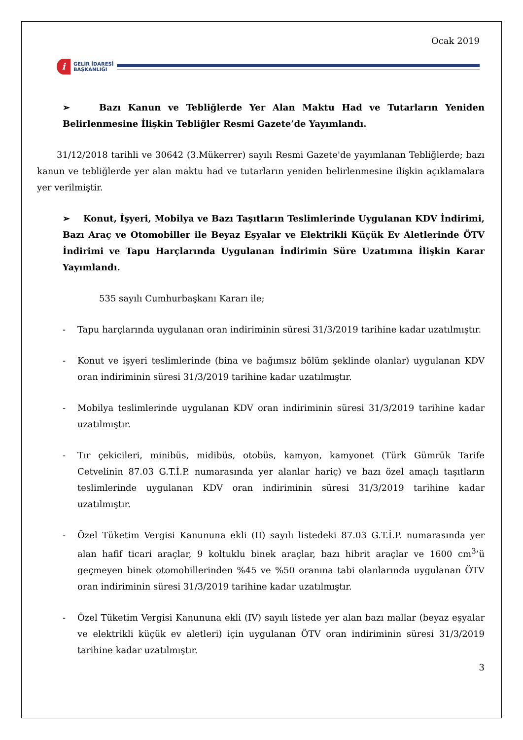Ocak 2019
i
GELİR İDARESİ
BAŞKANLIĞI
➢ Bazı Kanun ve Tebliğlerde Yer Alan Maktu Had ve Tutarların Yeniden Belirlenmesine İlişkin Tebliğler Resmi Gazete’de Yayımlandı.
31/12/2018 tarihli ve 30642 (3.Mükerrer) sayılı Resmi Gazete'de yayımlanan Tebliğlerde; bazı kanun ve tebliğlerde yer alan maktu had ve tutarların yeniden belirlenmesine ilişkin açıklamalara yer verilmiştir.
➢ Konut, İşyeri, Mobilya ve Bazı Taşıtların Teslimlerinde Uygulanan KDV İndirimi, Bazı Araç ve Otomobiller ile Beyaz Eşyalar ve Elektrikli Küçük Ev Aletlerinde ÖTV İndirimi ve Tapu Harçlarında Uygulanan İndirimin Süre Uzatımına İlişkin Karar Yayımlandı.
535 sayılı Cumhurbaşkanı Kararı ile;
- Tapu harçlarında uygulanan oran indiriminin süresi 31/3/2019 tarihine kadar uzatılmıştır.
- Konut ve işyeri teslimlerinde (bina ve bağımsız bölüm şeklinde olanlar) uygulanan KDV oran indiriminin süresi 31/3/2019 tarihine kadar uzatılmıştır.
- Mobilya teslimlerinde uygulanan KDV oran indiriminin süresi 31/3/2019 tarihine kadar uzatılmıştır.
- Tır çekicileri, minibüs, midibüs, otobüs, kamyon, kamyonet (Türk Gümrük Tarife Cetvelinin 87.03 G.T.İ.P. numarasında yer alanlar hariç) ve bazı özel amaçlı taşıtların teslimlerinde uygulanan KDV oran indiriminin süresi 31/3/2019 tarihine kadar uzatılmıştır.
- Özel Tüketim Vergisi Kanununa ekli (II) sayılı listedeki 87.03 G.T.İ.P. numarasında yer alan hafif ticari araçlar, 9 koltuklu binek araçlar, bazı hibrit araçlar ve 1600 cm<sup>3</sup>’ü geçmeyen binek otomobillerinden %45 ve %50 oranına tabi olanlarında uygulanan ÖTV oran indiriminin süresi 31/3/2019 tarihine kadar uzatılmıştır.
- Özel Tüketim Vergisi Kanununa ekli (IV) sayılı listede yer alan bazı mallar (beyaz eşyalar ve elektrikli küçük ev aletleri) için uygulanan ÖTV oran indiriminin süresi 31/3/2019 tarihine kadar uzatılmıştır.
3